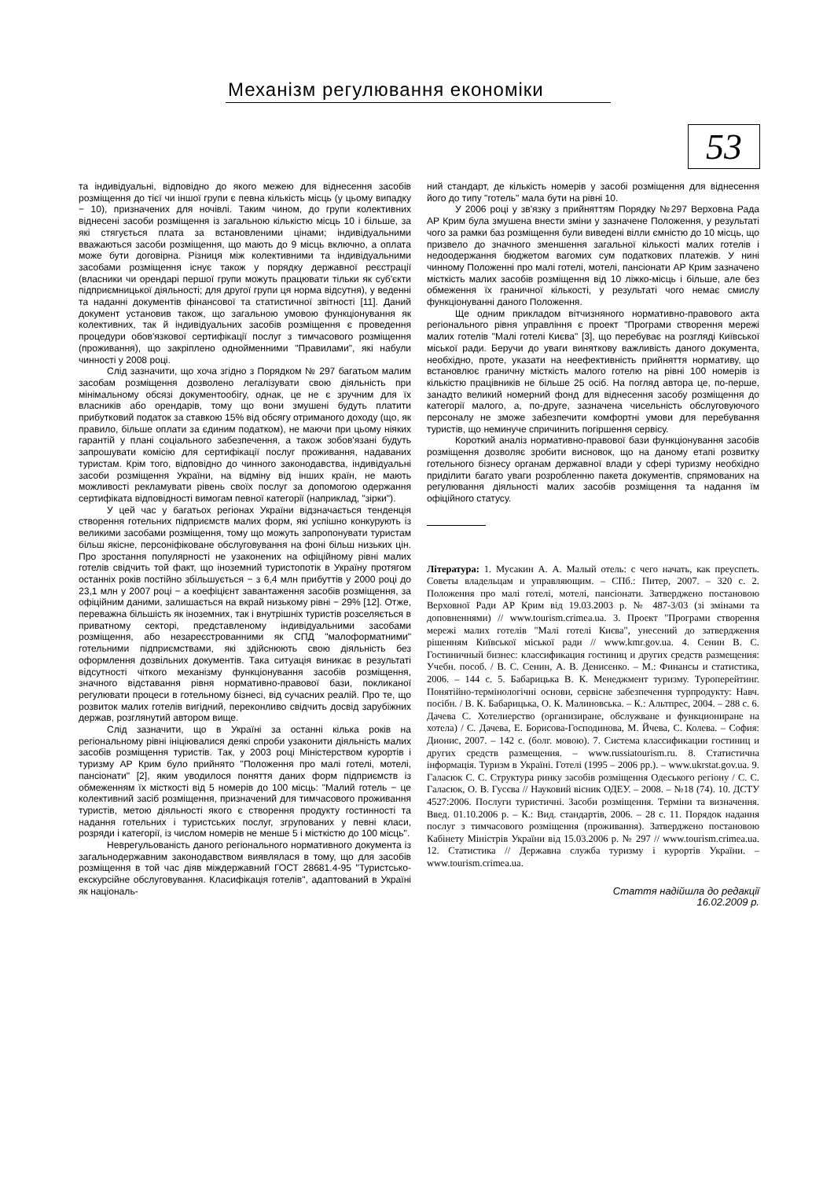Механізм регулювання економіки
53
та індивідуальні, відповідно до якого межею для віднесення засобів розміщення до тієї чи іншої групи є певна кількість місць (у цьому випадку − 10), призначених для ночівлі. Таким чином, до групи колективних віднесені засоби розміщення із загальною кількістю місць 10 і більше, за які стягується плата за встановленими цінами; індивідуальними вважаються засоби розміщення, що мають до 9 місць включно, а оплата може бути договірна. Різниця між колективними та індивідуальними засобами розміщення існує також у порядку державної реєстрації (власники чи орендарі першої групи можуть працювати тільки як суб'єкти підприємницької діяльності; для другої групи ця норма відсутня), у веденні та наданні документів фінансової та статистичної звітності [11]. Даний документ установив також, що загальною умовою функціонування як колективних, так й індивідуальних засобів розміщення є проведення процедури обов'язкової сертифікації послуг з тимчасового розміщення (проживання), що закріплено однойменними "Правилами", які набули чинності у 2008 році.
Слід зазначити, що хоча згідно з Порядком № 297 багатьом малим засобам розміщення дозволено легалізувати свою діяльність при мінімальному обсязі документообігу, однак, це не є зручним для їх власників або орендарів, тому що вони змушені будуть платити прибутковий податок за ставкою 15% від обсягу отриманого доходу (що, як правило, більше оплати за єдиним податком), не маючи при цьому ніяких гарантій у плані соціального забезпечення, а також зобов'язані будуть запрошувати комісію для сертифікації послуг проживання, надаваних туристам. Крім того, відповідно до чинного законодавства, індивідуальні засоби розміщення України, на відміну від інших країн, не мають можливості рекламувати рівень своїх послуг за допомогою одержання сертифіката відповідності вимогам певної категорії (наприклад, "зірки").
У цей час у багатьох регіонах України відзначається тенденція створення готельних підприємств малих форм, які успішно конкурують із великими засобами розміщення, тому що можуть запропонувати туристам більш якісне, персоніфіковане обслуговування на фоні більш низьких цін. Про зростання популярності не узаконених на офіційному рівні малих готелів свідчить той факт, що іноземний туристопотік в Україну протягом останніх років постійно збільшується − з 6,4 млн прибуттів у 2000 році до 23,1 млн у 2007 році − а коефіцієнт завантаження засобів розміщення, за офіційним даними, залишається на вкрай низькому рівні − 29% [12]. Отже, переважна більшість як іноземних, так і внутрішніх туристів розселяється в приватному секторі, представленому індивідуальними засобами розміщення, або незареєстрованними як СПД "малоформатними" готельними підприємствами, які здійснюють свою діяльність без оформлення дозвільних документів. Така ситуація виникає в результаті відсутності чіткого механізму функціонування засобів розміщення, значного відставання рівня нормативно-правової бази, покликаної регулювати процеси в готельному бізнесі, від сучасних реалій. Про те, що розвиток малих готелів вигідний, переконливо свідчить досвід зарубіжних держав, розглянутий автором вище.
Слід зазначити, що в Україні за останні кілька років на регіональному рівні ініціювалися деякі спроби узаконити діяльність малих засобів розміщення туристів. Так, у 2003 році Міністерством курортів і туризму АР Крим було прийнято "Положення про малі готелі, мотелі, пансіонати" [2], яким уводилося поняття даних форм підприємств із обмеженням їх місткості від 5 номерів до 100 місць: "Малий готель − це колективний засіб розміщення, призначений для тимчасового проживання туристів, метою діяльності якого є створення продукту гостинності та надання готельних і туристських послуг, згрупованих у певні класи, розряди і категорії, із числом номерів не менше 5 і місткістю до 100 місць".
Неврегульованість даного регіонального нормативного документа із загальнодержавним законодавством виявлялася в тому, що для засобів розміщення в той час діяв міждержавний ГОСТ 28681.4-95 "Туристсько-екскурсійне обслуговування. Класифікація готелів", адаптований в Україні як національ-
ний стандарт, де кількість номерів у засобі розміщення для віднесення його до типу "готель" мала бути на рівні 10.
У 2006 році у зв'язку з прийняттям Порядку №297 Верховна Рада АР Крим була змушена внести зміни у зазначене Положення, у результаті чого за рамки баз розміщення були виведені вілли ємністю до 10 місць, що призвело до значного зменшення загальної кількості малих готелів і недоодержання бюджетом вагомих сум податкових платежів. У нині чинному Положенні про малі готелі, мотелі, пансіонати АР Крим зазначено місткість малих засобів розміщення від 10 ліжко-місць і більше, але без обмеження їх граничної кількості, у результаті чого немає смислу функціонуванні даного Положення.
Ще одним прикладом вітчизняного нормативно-правового акта регіонального рівня управління є проект "Програми створення мережі малих готелів "Малі готелі Києва" [3], що перебуває на розгляді Київської міської ради. Беручи до уваги виняткову важливість даного документа, необхідно, проте, указати на неефективність прийняття нормативу, що встановлює граничну місткість малого готелю на рівні 100 номерів із кількістю працівників не більше 25 осіб. На погляд автора це, по-перше, занадто великий номерний фонд для віднесення засобу розміщення до категорії малого, а, по-друге, зазначена чисельність обслуговуючого персоналу не зможе забезпечити комфортні умови для перебування туристів, що неминуче спричинить погіршення сервісу.
Короткий аналіз нормативно-правової бази функціонування засобів розміщення дозволяє зробити висновок, що на даному етапі розвитку готельного бізнесу органам державної влади у сфері туризму необхідно приділити багато уваги розробленню пакета документів, спрямованих на регулювання діяльності малих засобів розміщення та надання їм офіційного статусу.
Література: 1. Мусакин А. А. Малый отель: с чего начать, как преуспеть. Советы владельцам и управляющим. – СПб.: Питер, 2007. – 320 с. 2. Положення про малі готелі, мотелі, пансіонати. Затверджено постановою Верховної Ради АР Крим від 19.03.2003 р. № 487-3/03 (зі змінами та доповненнями) // www.tourism.crimea.ua. 3. Проект "Програми створення мережі малих готелів "Малі готелі Києва", унесений до затвердження рішенням Київської міської ради // www.kmr.gov.ua. 4. Сенин В. С. Гостиничный бизнес: классификация гостиниц и других средств размещения: Учебн. пособ. / В. С. Сенин, А. В. Денисенко. – М.: Финансы и статистика, 2006. – 144 с. 5. Бабарицька В. К. Менеджмент туризму. Туроперейтинг. Понятійно-термінологічні основи, сервісне забезпечення турпродукту: Навч. посібн. / В. К. Бабарицька, О. К. Малиновська. – К.: Альтпрес, 2004. – 288 с. 6. Дачева С. Хотелиерство (организиране, обслужване и функциониране на хотела) / С. Дачева, Е. Борисова-Господинова, М. Йчева, С. Колева. – София: Дионис, 2007. – 142 с. (болг. мовою). 7. Система классификации гостиниц и других средств размещения. – www.russiatourism.ru. 8. Статистична інформація. Туризм в Україні. Готелі (1995 – 2006 рр.). – www.ukrstat.gov.ua. 9. Галасюк С. С. Структура ринку засобів розміщення Одеського регіону / С. С. Галасюк, О. В. Гусєва // Науковий вісник ОДЕУ. – 2008. – №18 (74). 10. ДСТУ 4527:2006. Послуги туристичні. Засоби розміщення. Терміни та визначення. Введ. 01.10.2006 р. – К.: Вид. стандартів, 2006. – 28 с. 11. Порядок надання послуг з тимчасового розміщення (проживання). Затверджено постановою Кабінету Міністрів України від 15.03.2006 р. № 297 // www.tourism.crimea.ua. 12. Статистика // Державна служба туризму і курортів України. – www.tourism.crimea.ua.
Стаття надійшла до редакції
16.02.2009 р.